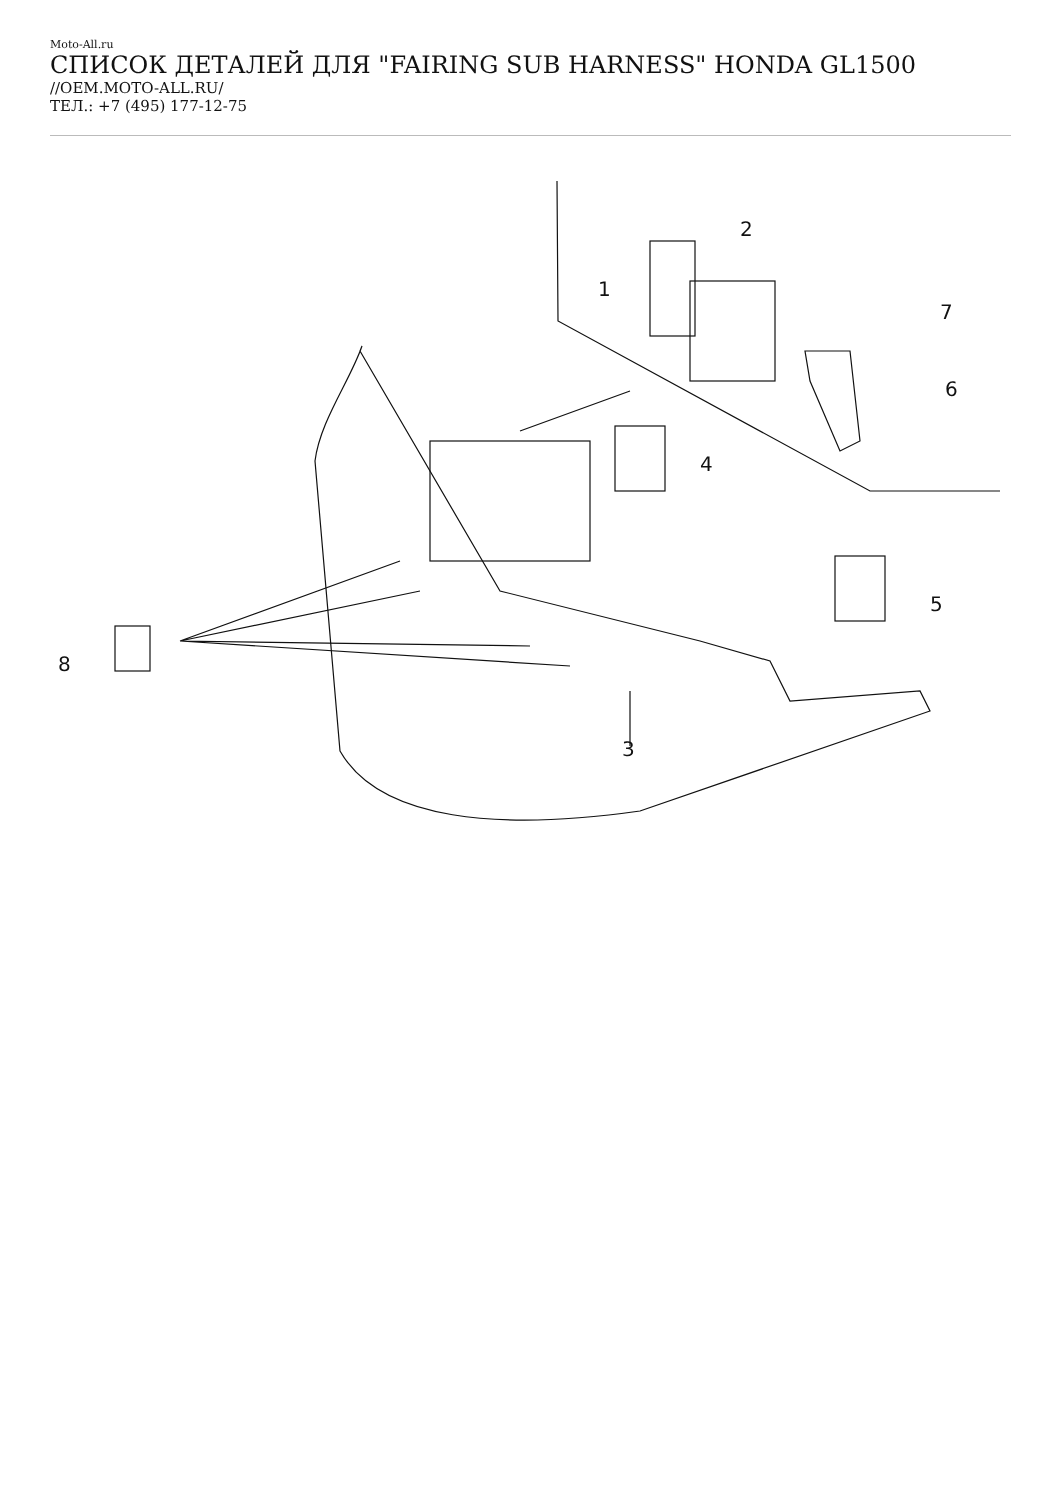Moto-All.ru
СПИСОК ДЕТАЛЕЙ ДЛЯ "FAIRING SUB HARNESS" HONDA GL1500
//OEM.MOTO-ALL.RU/
ТЕЛ.: +7 (495) 177-12-75
1
2
3
4
5
6
7
8